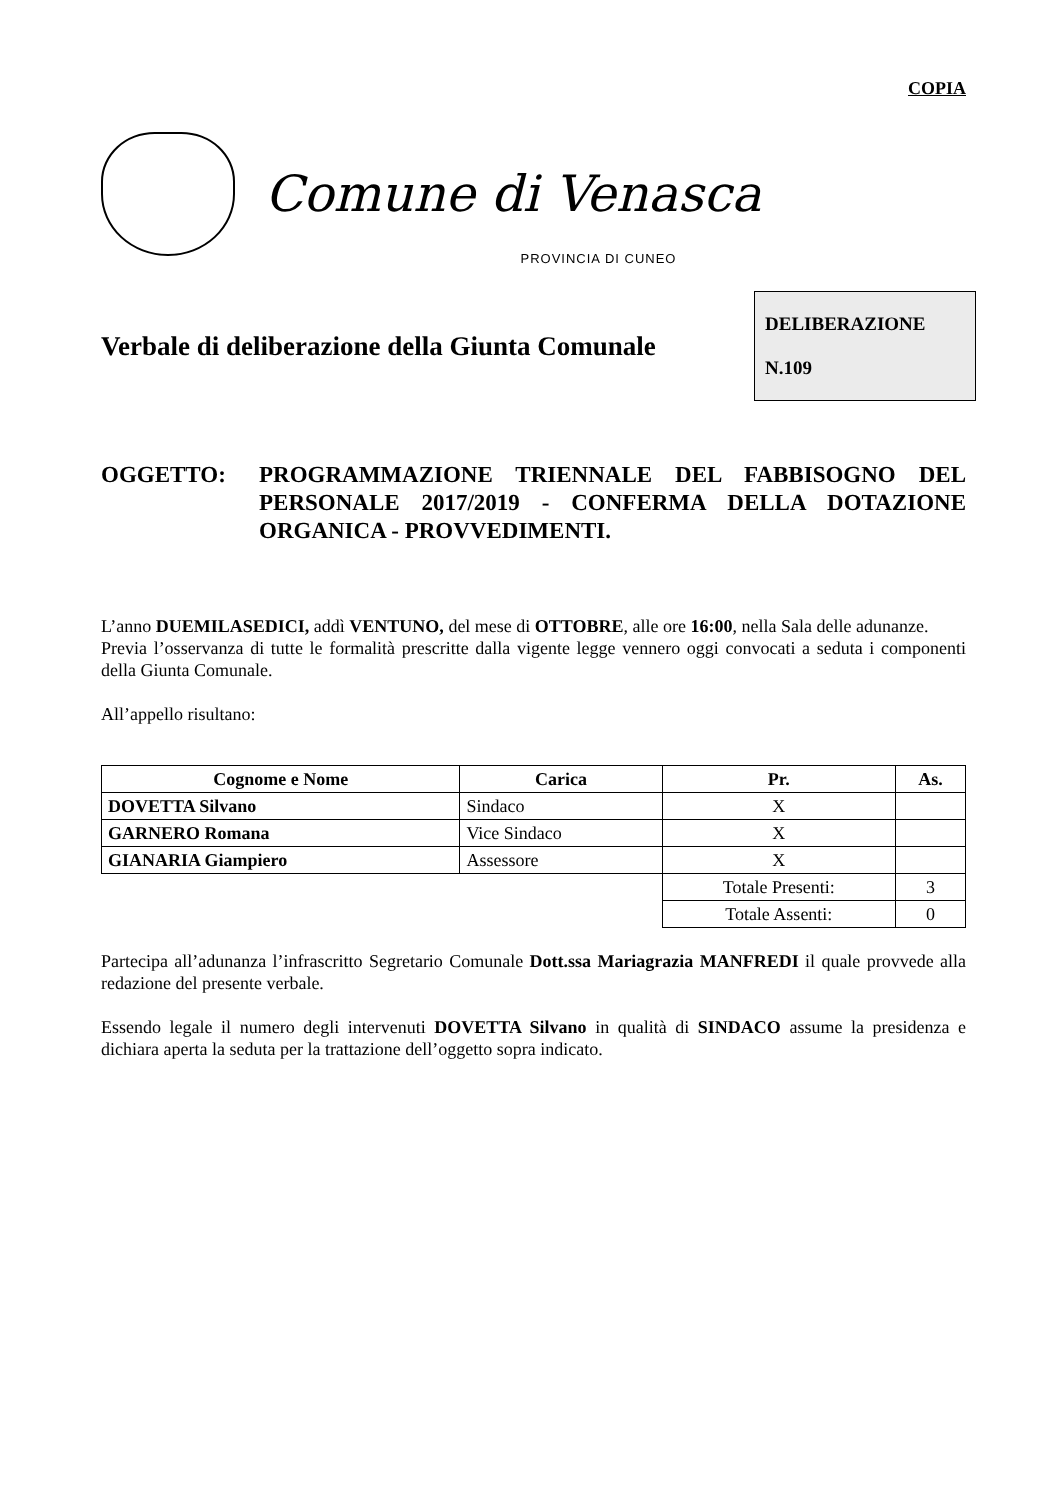COPIA
Comune di Venasca
PROVINCIA DI CUNEO
Verbale di deliberazione della Giunta Comunale
DELIBERAZIONE
N.109
OGGETTO: PROGRAMMAZIONE TRIENNALE DEL FABBISOGNO DEL PERSONALE 2017/2019 - CONFERMA DELLA DOTAZIONE ORGANICA - PROVVEDIMENTI.
L’anno DUEMILASEDICI, addì VENTUNO, del mese di OTTOBRE, alle ore 16:00, nella Sala delle adunanze.
Previa l’osservanza di tutte le formalità prescritte dalla vigente legge vennero oggi convocati a seduta i componenti della Giunta Comunale.
All’appello risultano:
| Cognome e Nome | Carica | Pr. | As. |
| --- | --- | --- | --- |
| DOVETTA Silvano | Sindaco | X | |
| GARNERO Romana | Vice Sindaco | X | |
| GIANARIA Giampiero | Assessore | X | |
| | | Totale Presenti: | 3 |
| | | Totale Assenti: | 0 |
Partecipa all’adunanza l’infrascritto Segretario Comunale Dott.ssa Mariagrazia MANFREDI il quale provvede alla redazione del presente verbale.
Essendo legale il numero degli intervenuti DOVETTA Silvano in qualità di SINDACO assume la presidenza e dichiara aperta la seduta per la trattazione dell’oggetto sopra indicato.